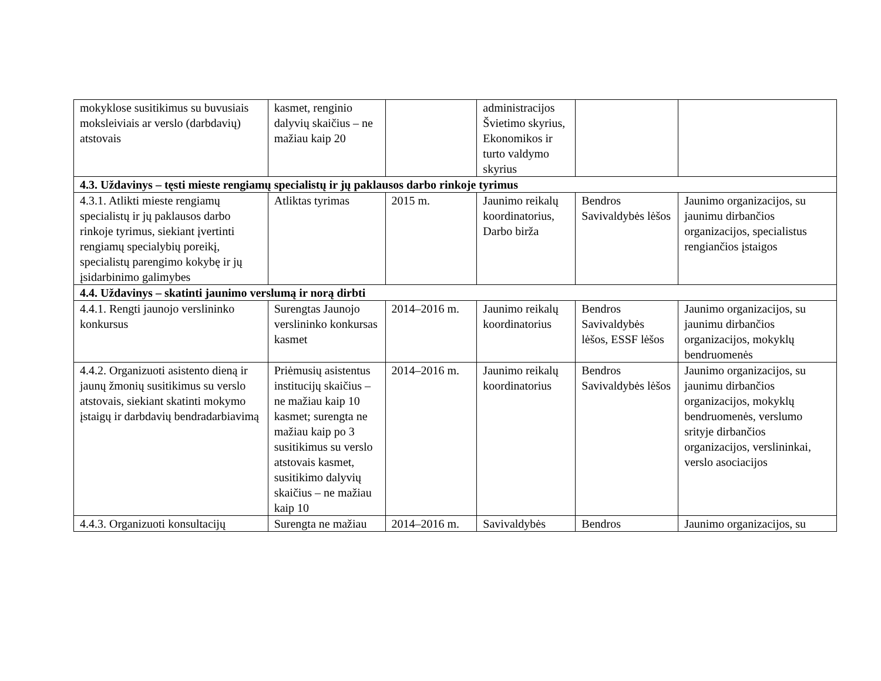| mokyklose susitikimus su buvusiais moksleiviais ar verslo (darbdavių) atstovais | kasmet, renginio dalyvių skaičius – ne mažiau kaip 20 | | administracijos Švietimo skyrius, Ekonomikos ir turto valdymo skyrius | | |
| 4.3. Uždavinys – tęsti mieste rengiamų specialistų ir jų paklausos darbo rinkoje tyrimus | | | | | |
| 4.3.1. Atlikti mieste rengiamų specialistų ir jų paklausos darbo rinkoje tyrimus, siekiant įvertinti rengiamų specialybių poreikį, specialistų parengimo kokybę ir jų įsidarbinimo galimybes | Atliktas tyrimas | 2015 m. | Jaunimo reikalų koordinatorius, Darbo birža | Bendros Savivaldybės lėšos | Jaunimo organizacijos, su jaunimu dirbančios organizacijos, specialistus rengiančios įstaigos |
| 4.4. Uždavinys – skatinti jaunimo verslumą ir norą dirbti | | | | | |
| 4.4.1. Rengti jaunojo verslininko konkursus | Surengtas Jaunojo verslininko konkursas kasmet | 2014–2016 m. | Jaunimo reikalų koordinatorius | Bendros Savivaldybės lėšos, ESSF lėšos | Jaunimo organizacijos, su jaunimu dirbančios organizacijos, mokyklų bendruomenės |
| 4.4.2. Organizuoti asistento dieną ir jaunų žmonių susitikimus su verslo atstovais, siekiant skatinti mokymo įstaigų ir darbdavių bendradarbiavimą | Priėmusių asistentus institucijų skaičius – ne mažiau kaip 10 kasmet; surengta ne mažiau kaip po 3 susitikimus su verslo atstovais kasmet, susitikimo dalyvių skaičius – ne mažiau kaip 10 | 2014–2016 m. | Jaunimo reikalų koordinatorius | Bendros Savivaldybės lėšos | Jaunimo organizacijos, su jaunimu dirbančios organizacijos, mokyklų bendruomenės, verslumo srityje dirbančios organizacijos, verslininkai, verslo asociacijos |
| 4.4.3. Organizuoti konsultacijų | Surengta ne mažiau | 2014–2016 m. | Savivaldybės | Bendros | Jaunimo organizacijos, su |